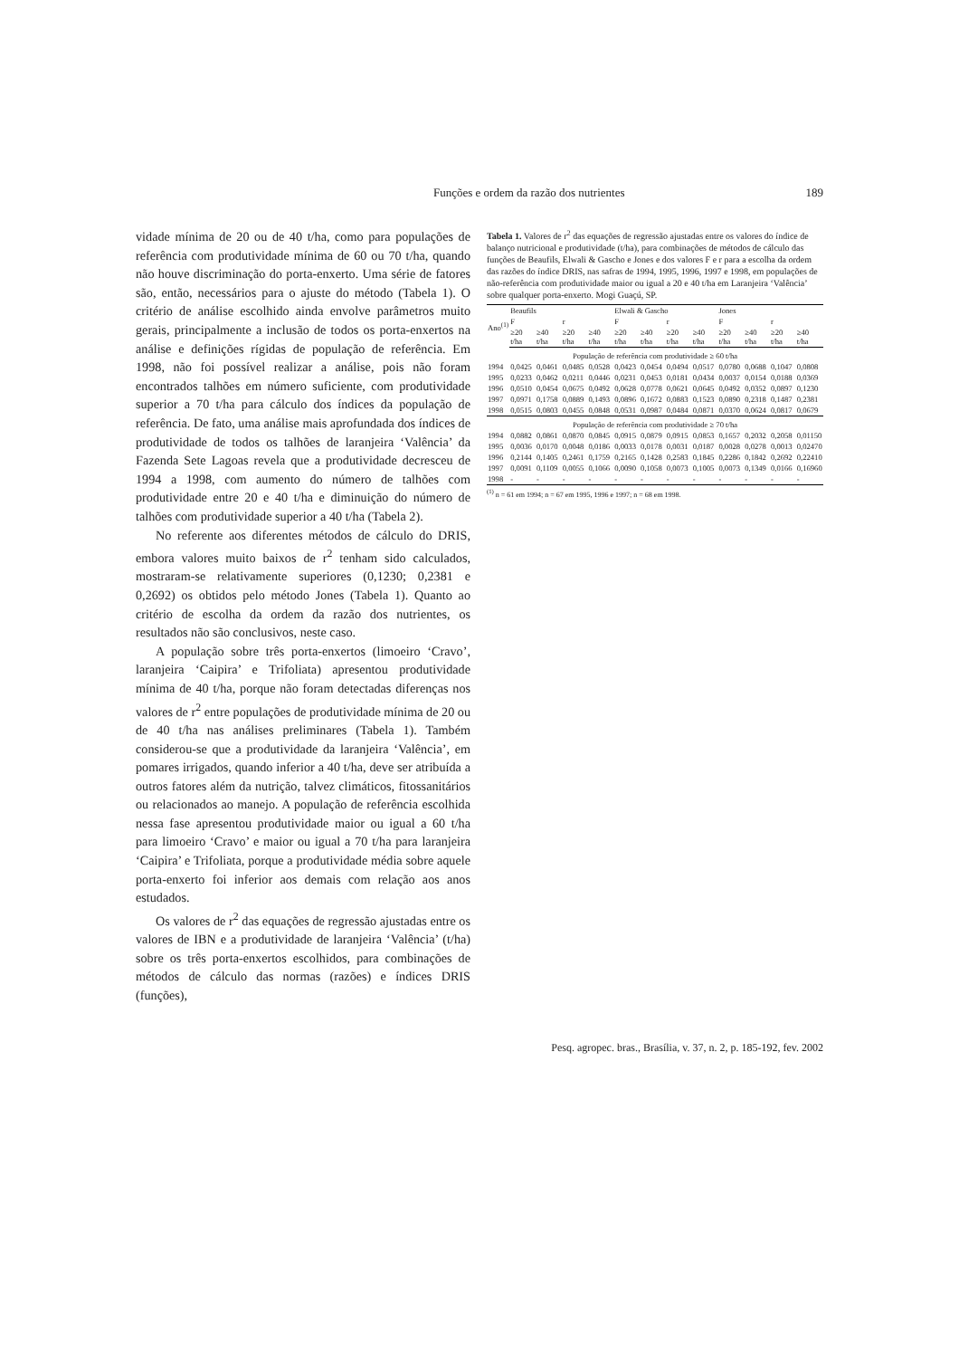Funções e ordem da razão dos nutrientes 189
vidade mínima de 20 ou de 40 t/ha, como para populações de referência com produtividade mínima de 60 ou 70 t/ha, quando não houve discriminação do porta-enxerto. Uma série de fatores são, então, necessários para o ajuste do método (Tabela 1). O critério de análise escolhido ainda envolve parâmetros muito gerais, principalmente a inclusão de todos os porta-enxertos na análise e definições rígidas de população de referência. Em 1998, não foi possível realizar a análise, pois não foram encontrados talhões em número suficiente, com produtividade superior a 70 t/ha para cálculo dos índices da população de referência. De fato, uma análise mais aprofundada dos índices de produtividade de todos os talhões de laranjeira ‘Valência’ da Fazenda Sete Lagoas revela que a produtividade decresceu de 1994 a 1998, com aumento do número de talhões com produtividade entre 20 e 40 t/ha e diminuição do número de talhões com produtividade superior a 40 t/ha (Tabela 2).
No referente aos diferentes métodos de cálculo do DRIS, embora valores muito baixos de r<sup>2</sup> tenham sido calculados, mostraram-se relativamente superiores (0,1230; 0,2381 e 0,2692) os obtidos pelo método Jones (Tabela 1). Quanto ao critério de escolha da ordem da razão dos nutrientes, os resultados não são conclusivos, neste caso.
A população sobre três porta-enxertos (limoeiro ‘Cravo’, laranjeira ‘Caipira’ e Trifoliata) apresentou produtividade mínima de 40 t/ha, porque não foram detectadas diferenças nos valores de r<sup>2</sup> entre populações de produtividade mínima de 20 ou de 40 t/ha nas análises preliminares (Tabela 1). Também considerou-se que a produtividade da laranjeira ‘Valência’, em pomares irrigados, quando inferior a 40 t/ha, deve ser atribuída a outros fatores além da nutrição, talvez climáticos, fitossanitários ou relacionados ao manejo. A população de referência escolhida nessa fase apresentou produtividade maior ou igual a 60 t/ha para limoeiro ‘Cravo’ e maior ou igual a 70 t/ha para laranjeira ‘Caipira’ e Trifoliata, porque a produtividade média sobre aquele porta-enxerto foi inferior aos demais com relação aos anos estudados.
Os valores de r<sup>2</sup> das equações de regressão ajustadas entre os valores de IBN e a produtividade de laranjeira ‘Valência’ (t/ha) sobre os três porta-enxertos escolhidos, para combinações de métodos de cálculo das normas (razões) e índices DRIS (funções),
Tabela 1. Valores de r<sup>2</sup> das equações de regressão ajustadas entre os valores do índice de balanço nutricional e produtividade (t/ha), para combinações de métodos de cálculo das funções de Beaufils, Elwali & Gascho e Jones e dos valores F e r para a escolha da ordem das razões do índice DRIS, nas safras de 1994, 1995, 1996, 1997 e 1998, em populações de não-referência com produtividade maior ou igual a 20 e 40 t/ha em Laranjeira ‘Valência’ sobre qualquer porta-enxerto. Mogi Guaçú, SP.
| Ano<sup>(1)</sup> | Beaufils | | | | Elwali & Gascho | | | | Jones | | | |
| --- | --- | --- | --- | --- | --- | --- | --- | --- | --- | --- | --- | --- |
| | F | | r | | F | | r | | F | | r | |
| | ≥20 t/ha | ≥40 t/ha | ≥20 t/ha | ≥40 t/ha | ≥20 t/ha | ≥40 t/ha | ≥20 t/ha | ≥40 t/ha | ≥20 t/ha | ≥40 t/ha | ≥20 t/ha | ≥40 t/ha |
| População de referência com produtividade ≥ 60 t/ha | | | | | | | | | | | | |
| 1994 | 0,0425 | 0,0461 | 0,0485 | 0,0528 | 0,0423 | 0,0454 | 0,0494 | 0,0517 | 0,0780 | 0,0688 | 0,1047 | 0,0808 |
| 1995 | 0,0233 | 0,0462 | 0,0211 | 0,0446 | 0,0231 | 0,0453 | 0,0181 | 0,0434 | 0,0037 | 0,0154 | 0,0188 | 0,0369 |
| 1996 | 0,0510 | 0,0454 | 0,0675 | 0,0492 | 0,0628 | 0,0778 | 0,0621 | 0,0645 | 0,0492 | 0,0352 | 0,0897 | 0,1230 |
| 1997 | 0,0971 | 0,1758 | 0,0889 | 0,1493 | 0,0896 | 0,1672 | 0,0883 | 0,1523 | 0,0890 | 0,2318 | 0,1487 | 0,2381 |
| 1998 | 0,0515 | 0,0803 | 0,0455 | 0,0848 | 0,0531 | 0,0987 | 0,0484 | 0,0871 | 0,0370 | 0,0624 | 0,0817 | 0,0679 |
| População de referência com produtividade ≥ 70 t/ha | | | | | | | | | | | | |
| 1994 | 0,0882 | 0,0861 | 0,0870 | 0,0845 | 0,0915 | 0,0879 | 0,0915 | 0,0853 | 0,1657 | 0,2032 | 0,2058 | 0,01150 |
| 1995 | 0,0036 | 0,0170 | 0,0048 | 0,0186 | 0,0033 | 0,0178 | 0,0031 | 0,0187 | 0,0028 | 0,0278 | 0,0013 | 0,02470 |
| 1996 | 0,2144 | 0,1405 | 0,2461 | 0,1759 | 0,2165 | 0,1428 | 0,2583 | 0,1845 | 0,2286 | 0,1842 | 0,2692 | 0,22410 |
| 1997 | 0,0091 | 0,1109 | 0,0055 | 0,1066 | 0,0090 | 0,1058 | 0,0073 | 0,1005 | 0,0073 | 0,1349 | 0,0166 | 0,16960 |
| 1998 | - | - | - | - | - | - | - | - | - | - | - | - |
<sup>(1)</sup> n = 61 em 1994; n = 67 em 1995, 1996 e 1997; n = 68 em 1998.
Pesq. agropec. bras., Brasília, v. 37, n. 2, p. 185-192, fev. 2002